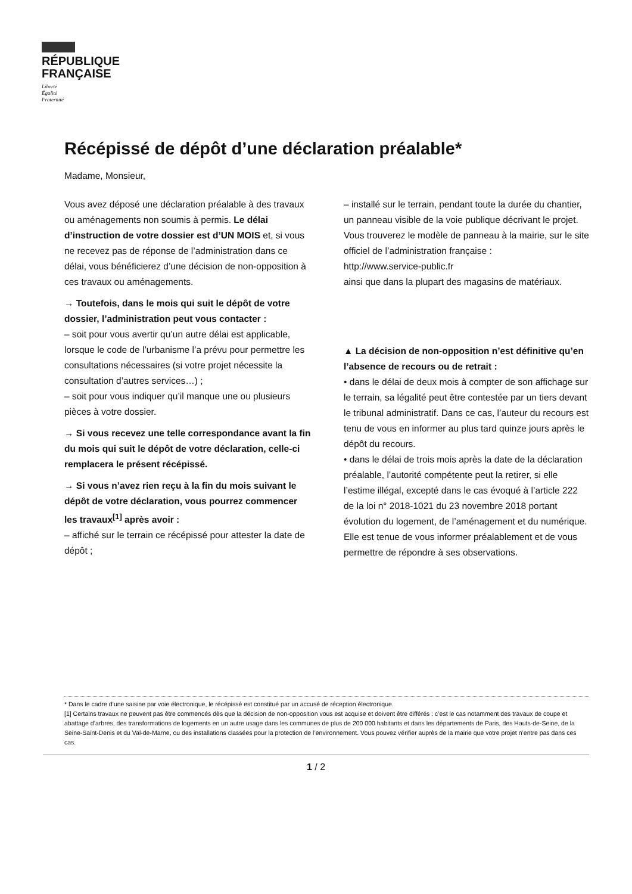RÉPUBLIQUE
FRANÇAISE
Liberté
Égalité
Fraternité
Récépissé de dépôt d’une déclaration préalable*
Madame, Monsieur,
Vous avez déposé une déclaration préalable à des travaux ou aménagements non soumis à permis. Le délai d’instruction de votre dossier est d’UN MOIS et, si vous ne recevez pas de réponse de l’administration dans ce délai, vous bénéficierez d’une décision de non-opposition à ces travaux ou aménagements.
→ Toutefois, dans le mois qui suit le dépôt de votre dossier, l’administration peut vous contacter :
– soit pour vous avertir qu’un autre délai est applicable, lorsque le code de l’urbanisme l’a prévu pour permettre les consultations nécessaires (si votre projet nécessite la consultation d’autres services…) ;
– soit pour vous indiquer qu’il manque une ou plusieurs pièces à votre dossier.
→ Si vous recevez une telle correspondance avant la fin du mois qui suit le dépôt de votre déclaration, celle-ci remplacera le présent récépissé.
→ Si vous n’avez rien reçu à la fin du mois suivant le dépôt de votre déclaration, vous pourrez commencer les travaux<sup>[1]</sup> après avoir :
– affiché sur le terrain ce récépissé pour attester la date de dépôt ;
– installé sur le terrain, pendant toute la durée du chantier, un panneau visible de la voie publique décrivant le projet. Vous trouverez le modèle de panneau à la mairie, sur le site officiel de l’administration française :
http://www.service-public.fr
ainsi que dans la plupart des magasins de matériaux.
▲ La décision de non-opposition n’est définitive qu’en l’absence de recours ou de retrait :
• dans le délai de deux mois à compter de son affichage sur le terrain, sa légalité peut être contestée par un tiers devant le tribunal administratif. Dans ce cas, l’auteur du recours est tenu de vous en informer au plus tard quinze jours après le dépôt du recours.
• dans le délai de trois mois après la date de la déclaration préalable, l’autorité compétente peut la retirer, si elle l’estime illégal, excepté dans le cas évoqué à l’article 222 de la loi n° 2018-1021 du 23 novembre 2018 portant évolution du logement, de l’aménagement et du numérique. Elle est tenue de vous informer préalablement et de vous permettre de répondre à ses observations.
* Dans le cadre d’une saisine par voie électronique, le récépissé est constitué par un accusé de réception électronique.
[1] Certains travaux ne peuvent pas être commencés dès que la décision de non-opposition vous est acquise et doivent être différés : c’est le cas notamment des travaux de coupe et abattage d’arbres, des transformations de logements en un autre usage dans les communes de plus de 200 000 habitants et dans les départements de Paris, des Hauts-de-Seine, de la Seine-Saint-Denis et du Val-de-Marne, ou des installations classées pour la protection de l’environnement. Vous pouvez vérifier auprès de la mairie que votre projet n’entre pas dans ces cas.
1 / 2